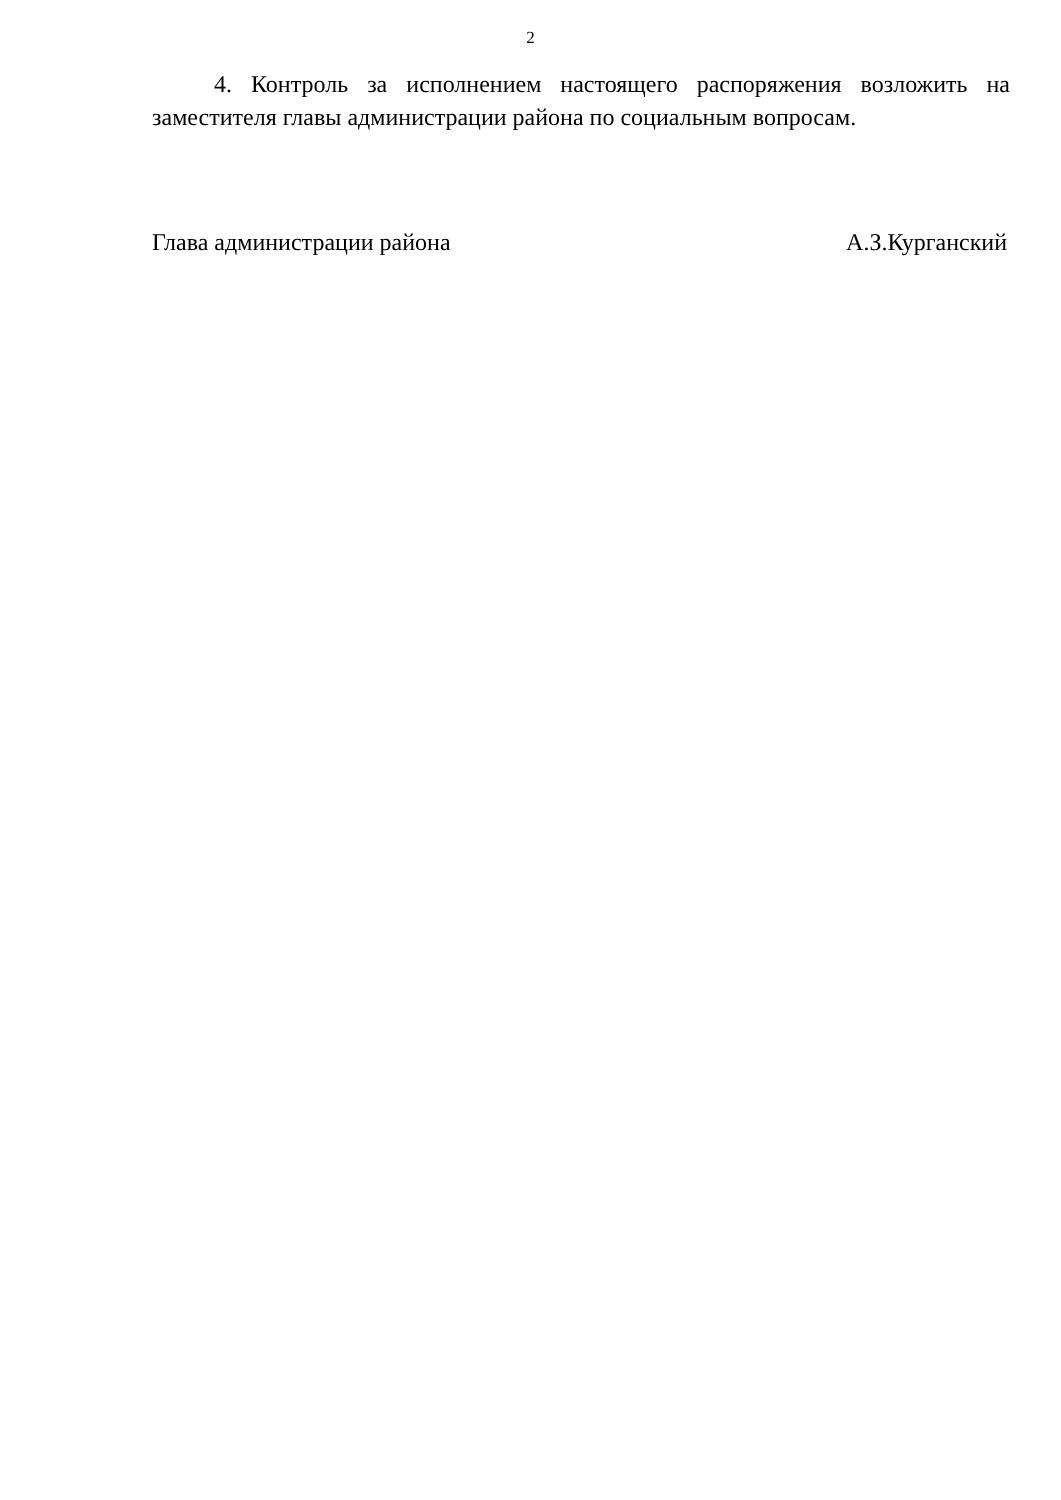2
4. Контроль за исполнением настоящего распоряжения возложить на заместителя главы администрации района по социальным вопросам.
Глава администрации района А.З.Курганский